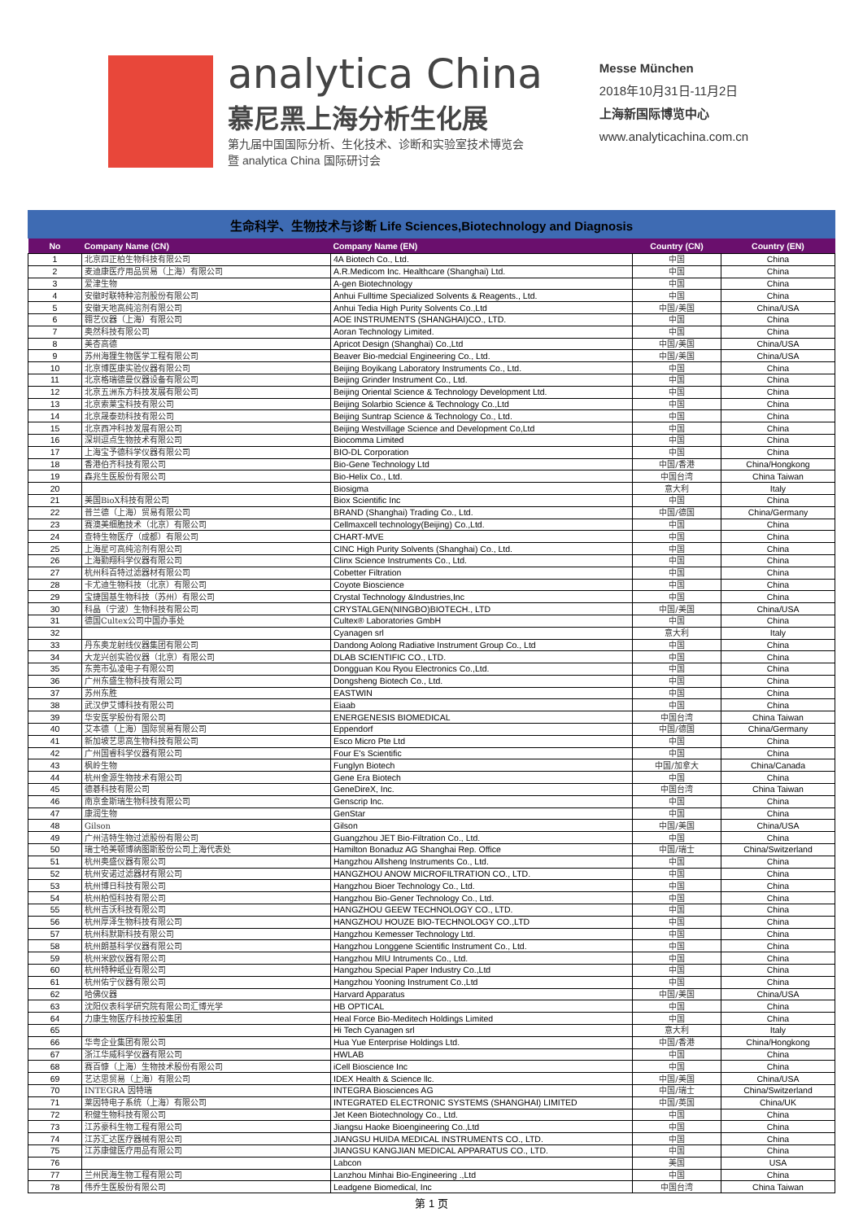analytica China
慕尼黑上海分析生化展
第九届中国国际分析、生化技术、诊断和实验室技术博览会
暨 analytica China 国际研讨会
Messe München
2018年10月31日-11月2日
上海新国际博览中心
www.analyticachina.com.cn
生命科学、生物技术与诊断 Life Sciences,Biotechnology and Diagnosis
| No | Company Name (CN) | Company Name (EN) | Country (CN) | Country (EN) |
| --- | --- | --- | --- | --- |
| 1 | 北京四正柏生物科技有限公司 | 4A Biotech Co., Ltd. | 中国 | China |
| 2 | 麦迪康医疗用品贸易（上海）有限公司 | A.R.Medicom Inc. Healthcare (Shanghai) Ltd. | 中国 | China |
| 3 | 爱津生物 | A-gen Biotechnology | 中国 | China |
| 4 | 安徽时联特种溶剂股份有限公司 | Anhui Fulltime Specialized Solvents & Reagents., Ltd. | 中国 | China |
| 5 | 安徽天地高纯溶剂有限公司 | Anhui Tedia High Purity Solvents Co.,Ltd | 中国/美国 | China/USA |
| 6 | 翱艺仪器（上海）有限公司 | AOE INSTRUMENTS (SHANGHAI)CO., LTD. | 中国 | China |
| 7 | 奥然科技有限公司 | Aoran Technology Limited. | 中国 | China |
| 8 | 美杏高德 | Apricot Design (Shanghai) Co.,Ltd | 中国/美国 | China/USA |
| 9 | 苏州海狸生物医学工程有限公司 | Beaver Bio-medcial Engineering Co., Ltd. | 中国/美国 | China/USA |
| 10 | 北京博医康实验仪器有限公司 | Beijing Boyikang Laboratory Instruments Co., Ltd. | 中国 | China |
| 11 | 北京格瑞德曼仪器设备有限公司 | Beijing Grinder Instrument Co., Ltd. | 中国 | China |
| 12 | 北京五洲东方科技发展有限公司 | Beijing Oriental Science & Technology Development Ltd. | 中国 | China |
| 13 | 北京索莱宝科技有限公司 | Beijing Solarbio Science & Technology Co.,Ltd | 中国 | China |
| 14 | 北京晟泰劲科技有限公司 | Beijing Suntrap Science & Technology Co., Ltd. | 中国 | China |
| 15 | 北京西冲科技发展有限公司 | Beijing Westvillage Science and Development Co,Ltd | 中国 | China |
| 16 | 深圳逗点生物技术有限公司 | Biocomma Limited | 中国 | China |
| 17 | 上海宝予德科学仪器有限公司 | BIO-DL Corporation | 中国 | China |
| 18 | 香港伯齐科技有限公司 | Bio-Gene Technology Ltd | 中国/香港 | China/Hongkong |
| 19 | 森兆生医股份有限公司 | Bio-Helix Co., Ltd. | 中国台湾 | China Taiwan |
| 20 | | Biosigma | 意大利 | Italy |
| 21 | 美国BioX科技有限公司 | Biox Scientific Inc | 中国 | China |
| 22 | 普兰德（上海）贸易有限公司 | BRAND (Shanghai) Trading Co., Ltd. | 中国/德国 | China/Germany |
| 23 | 赛澳美细胞技术（北京）有限公司 | Cellmaxcell technology(Beijing) Co.,Ltd. | 中国 | China |
| 24 | 查特生物医疗（成都）有限公司 | CHART-MVE | 中国 | China |
| 25 | 上海星可高纯溶剂有限公司 | CINC High Purity Solvents (Shanghai) Co., Ltd. | 中国 | China |
| 26 | 上海勤翔科学仪器有限公司 | Clinx Science Instruments Co., Ltd. | 中国 | China |
| 27 | 杭州科百特过滤器材有限公司 | Cobetter Filtration | 中国 | China |
| 28 | 卡尤迪生物科技（北京）有限公司 | Coyote Bioscience | 中国 | China |
| 29 | 宝捷国基生物科技（苏州）有限公司 | Crystal Technology &Industries,Inc | 中国 | China |
| 30 | 科晶（宁波）生物科技有限公司 | CRYSTALGEN(NINGBO)BIOTECH., LTD | 中国/美国 | China/USA |
| 31 | 德国Cultex公司中国办事处 | Cultex® Laboratories GmbH | 中国 | China |
| 32 | | Cyanagen srl | 意大利 | Italy |
| 33 | 丹东奥龙射线仪器集团有限公司 | Dandong Aolong Radiative Instrument Group Co., Ltd | 中国 | China |
| 34 | 大龙兴创实验仪器（北京）有限公司 | DLAB SCIENTIFIC CO., LTD. | 中国 | China |
| 35 | 东莞市弘凌电子有限公司 | Dongguan Kou Ryou Electronics Co.,Ltd. | 中国 | China |
| 36 | 广州东盛生物科技有限公司 | Dongsheng Biotech Co., Ltd. | 中国 | China |
| 37 | 苏州东胜 | EASTWIN | 中国 | China |
| 38 | 武汉伊艾博科技有限公司 | Eiaab | 中国 | China |
| 39 | 华安医学股份有限公司 | ENERGENESIS BIOMEDICAL | 中国台湾 | China Taiwan |
| 40 | 艾本德（上海）国际贸易有限公司 | Eppendorf | 中国/德国 | China/Germany |
| 41 | 新加坡艺思高生物科技有限公司 | Esco Micro Pte Ltd | 中国 | China |
| 42 | 广州国睿科学仪器有限公司 | Four E's Scientific | 中国 | China |
| 43 | 枫岭生物 | Funglyn Biotech | 中国/加拿大 | China/Canada |
| 44 | 杭州金源生物技术有限公司 | Gene Era Biotech | 中国 | China |
| 45 | 德碁科技有限公司 | GeneDireX, Inc. | 中国台湾 | China Taiwan |
| 46 | 南京金斯瑞生物科技有限公司 | Genscrip Inc. | 中国 | China |
| 47 | 康润生物 | GenStar | 中国 | China |
| 48 | Gilson | Gilson | 中国/美国 | China/USA |
| 49 | 广州洁特生物过滤股份有限公司 | Guangzhou JET Bio-Filtration Co., Ltd. | 中国 | China |
| 50 | 瑞士哈美顿博纳图斯股份公司上海代表处 | Hamilton Bonaduz AG Shanghai Rep. Office | 中国/瑞士 | China/Switzerland |
| 51 | 杭州奥盛仪器有限公司 | Hangzhou Allsheng Instruments Co., Ltd. | 中国 | China |
| 52 | 杭州安诺过滤器材有限公司 | HANGZHOU ANOW MICROFILTRATION CO., LTD. | 中国 | China |
| 53 | 杭州博日科技有限公司 | Hangzhou Bioer Technology Co., Ltd. | 中国 | China |
| 54 | 杭州柏恒科技有限公司 | Hangzhou Bio-Gener Technology Co., Ltd. | 中国 | China |
| 55 | 杭州吉沃科技有限公司 | HANGZHOU GEEW TECHNOLOGY CO., LTD. | 中国 | China |
| 56 | 杭州厚泽生物科技有限公司 | HANGZHOU HOUZE BIO-TECHNOLOGY CO.,LTD | 中国 | China |
| 57 | 杭州科默斯科技有限公司 | Hangzhou Kemesser Technology Ltd. | 中国 | China |
| 58 | 杭州朗基科学仪器有限公司 | Hangzhou Longgene Scientific Instrument Co., Ltd. | 中国 | China |
| 59 | 杭州米欧仪器有限公司 | Hangzhou MIU Intruments Co., Ltd. | 中国 | China |
| 60 | 杭州特种纸业有限公司 | Hangzhou Special Paper Industry Co.,Ltd | 中国 | China |
| 61 | 杭州佑宁仪器有限公司 | Hangzhou Yooning Instrument Co.,Ltd | 中国 | China |
| 62 | 哈佛仪器 | Harvard Apparatus | 中国/美国 | China/USA |
| 63 | 沈阳仪表科学研究院有限公司汇博光学 | HB OPTICAL | 中国 | China |
| 64 | 力康生物医疗科技控股集团 | Heal Force Bio-Meditech Holdings Limited | 中国 | China |
| 65 | | Hi Tech Cyanagen srl | 意大利 | Italy |
| 66 | 华粤企业集团有限公司 | Hua Yue Enterprise Holdings Ltd. | 中国/香港 | China/Hongkong |
| 67 | 浙江华威科学仪器有限公司 | HWLAB | 中国 | China |
| 68 | 赛百慷（上海）生物技术股份有限公司 | iCell Bioscience Inc | 中国 | China |
| 69 | 艺达思贸易（上海）有限公司 | IDEX Health & Science llc. | 中国/美国 | China/USA |
| 70 | INTEGRA 因特瑞 | INTEGRA Biosciences AG | 中国/瑞士 | China/Switzerland |
| 71 | 莱因特电子系统（上海）有限公司 | INTEGRATED ELECTRONIC SYSTEMS (SHANGHAI) LIMITED | 中国/英国 | China/UK |
| 72 | 积健生物科技有限公司 | Jet Keen Biotechnology Co., Ltd. | 中国 | China |
| 73 | 江苏豪科生物工程有限公司 | Jiangsu Haoke Bioengineering Co.,Ltd | 中国 | China |
| 74 | 江苏汇达医疗器械有限公司 | JIANGSU HUIDA MEDICAL INSTRUMENTS CO., LTD. | 中国 | China |
| 75 | 江苏康健医疗用品有限公司 | JIANGSU KANGJIAN MEDICAL APPARATUS CO., LTD. | 中国 | China |
| 76 | | Labcon | 美国 | USA |
| 77 | 兰州民海生物工程有限公司 | Lanzhou Minhai Bio-Engineering .,Ltd | 中国 | China |
| 78 | 伟乔生医股份有限公司 | Leadgene Biomedical, Inc | 中国台湾 | China Taiwan |
第 1 页